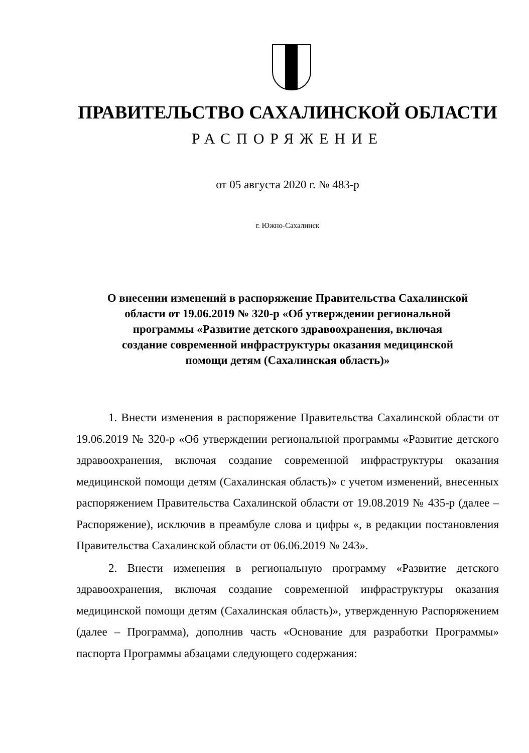ПРАВИТЕЛЬСТВО САХАЛИНСКОЙ ОБЛАСТИ
РАСПОРЯЖЕНИЕ
от 05 августа 2020 г. № 483-р
г. Южно-Сахалинск
О внесении изменений в распоряжение Правительства Сахалинской
области от 19.06.2019 № 320-р «Об утверждении региональной
программы «Развитие детского здравоохранения, включая
создание современной инфраструктуры оказания медицинской
помощи детям (Сахалинская область)»
1. Внести изменения в распоряжение Правительства Сахалинской области от 19.06.2019 № 320-р «Об утверждении региональной программы «Развитие детского здравоохранения, включая создание современной инфраструктуры оказания медицинской помощи детям (Сахалинская область)» с учетом изменений, внесенных распоряжением Правительства Сахалинской области от 19.08.2019 № 435-р (далее – Распоряжение), исключив в преамбуле слова и цифры «, в редакции постановления Правительства Сахалинской области от 06.06.2019 № 243».
2. Внести изменения в региональную программу «Развитие детского здравоохранения, включая создание современной инфраструктуры оказания медицинской помощи детям (Сахалинская область)», утвержденную Распоряжением (далее – Программа), дополнив часть «Основание для разработки Программы» паспорта Программы абзацами следующего содержания: